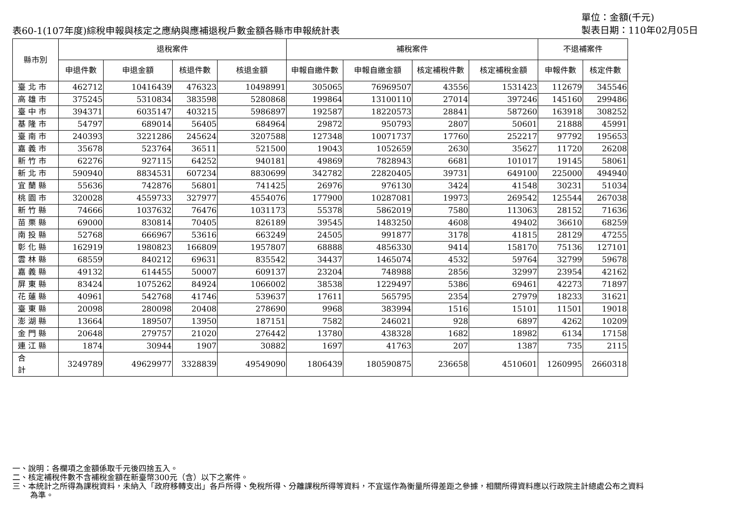表60-1(107年度)綜稅申報與核定之應納與應補退稅戶數金額各縣市申報統計表
單位：金額(千元)
製表日期：110年02月05日
| 縣市別 | 退稅案件 | | | | 補稅案件 | | | | 不退補案件 | |
| --- | --- | --- | --- | --- | --- | --- | --- | --- | --- | --- |
| | 申退件數 | 申退金額 | 核退件數 | 核退金額 | 申報自繳件數 | 申報自繳金額 | 核定補稅件數 | 核定補稅金額 | 申報件數 | 核定件數 |
| 臺北市 | 462712 | 10416439 | 476323 | 10498991 | 305065 | 76969507 | 43556 | 1531423 | 112679 | 345546 |
| 高雄市 | 375245 | 5310834 | 383598 | 5280868 | 199864 | 13100110 | 27014 | 397246 | 145160 | 299486 |
| 臺中市 | 394371 | 6035147 | 403215 | 5986897 | 192587 | 18220573 | 28841 | 587260 | 163918 | 308252 |
| 基隆市 | 54797 | 689014 | 56405 | 684964 | 29872 | 950793 | 2807 | 50601 | 21888 | 45991 |
| 臺南市 | 240393 | 3221286 | 245624 | 3207588 | 127348 | 10071737 | 17760 | 252217 | 97792 | 195653 |
| 嘉義市 | 35678 | 523764 | 36511 | 521500 | 19043 | 1052659 | 2630 | 35627 | 11720 | 26208 |
| 新竹市 | 62276 | 927115 | 64252 | 940181 | 49869 | 7828943 | 6681 | 101017 | 19145 | 58061 |
| 新北市 | 590940 | 8834531 | 607234 | 8830699 | 342782 | 22820405 | 39731 | 649100 | 225000 | 494940 |
| 宜蘭縣 | 55636 | 742876 | 56801 | 741425 | 26976 | 976130 | 3424 | 41548 | 30231 | 51034 |
| 桃園市 | 320028 | 4559733 | 327977 | 4554076 | 177900 | 10287081 | 19973 | 269542 | 125544 | 267038 |
| 新竹縣 | 74666 | 1037632 | 76476 | 1031173 | 55378 | 5862019 | 7580 | 113063 | 28152 | 71636 |
| 苗栗縣 | 69000 | 830814 | 70405 | 826189 | 39545 | 1483250 | 4608 | 49402 | 36610 | 68259 |
| 南投縣 | 52768 | 666967 | 53616 | 663249 | 24505 | 991877 | 3178 | 41815 | 28129 | 47255 |
| 彰化縣 | 162919 | 1980823 | 166809 | 1957807 | 68888 | 4856330 | 9414 | 158170 | 75136 | 127101 |
| 雲林縣 | 68559 | 840212 | 69631 | 835542 | 34437 | 1465074 | 4532 | 59764 | 32799 | 59678 |
| 嘉義縣 | 49132 | 614455 | 50007 | 609137 | 23204 | 748988 | 2856 | 32997 | 23954 | 42162 |
| 屏東縣 | 83424 | 1075262 | 84924 | 1066002 | 38538 | 1229497 | 5386 | 69461 | 42273 | 71897 |
| 花蓮縣 | 40961 | 542768 | 41746 | 539637 | 17611 | 565795 | 2354 | 27979 | 18233 | 31621 |
| 臺東縣 | 20098 | 280098 | 20408 | 278690 | 9968 | 383994 | 1516 | 15101 | 11501 | 19018 |
| 澎湖縣 | 13664 | 189507 | 13950 | 187151 | 7582 | 246021 | 928 | 6897 | 4262 | 10209 |
| 金門縣 | 20648 | 279757 | 21020 | 276442 | 13780 | 438328 | 1682 | 18982 | 6134 | 17158 |
| 連江縣 | 1874 | 30944 | 1907 | 30882 | 1697 | 41763 | 207 | 1387 | 735 | 2115 |
| 合 計 | 3249789 | 49629977 | 3328839 | 49549090 | 1806439 | 180590875 | 236658 | 4510601 | 1260995 | 2660318 |
一、說明：各欄項之金額係取千元後四捨五入。
二、核定補稅件數不含補稅金額在新臺幣300元（含）以下之案件。
三、本統計之所得為課稅資料，未納入「政府移轉支出」各戶所得、免稅所得、分離課稅所得等資料，不宜逕作為衡量所得差距之參據，相關所得資料應以行政院主計總處公布之資料
為準。